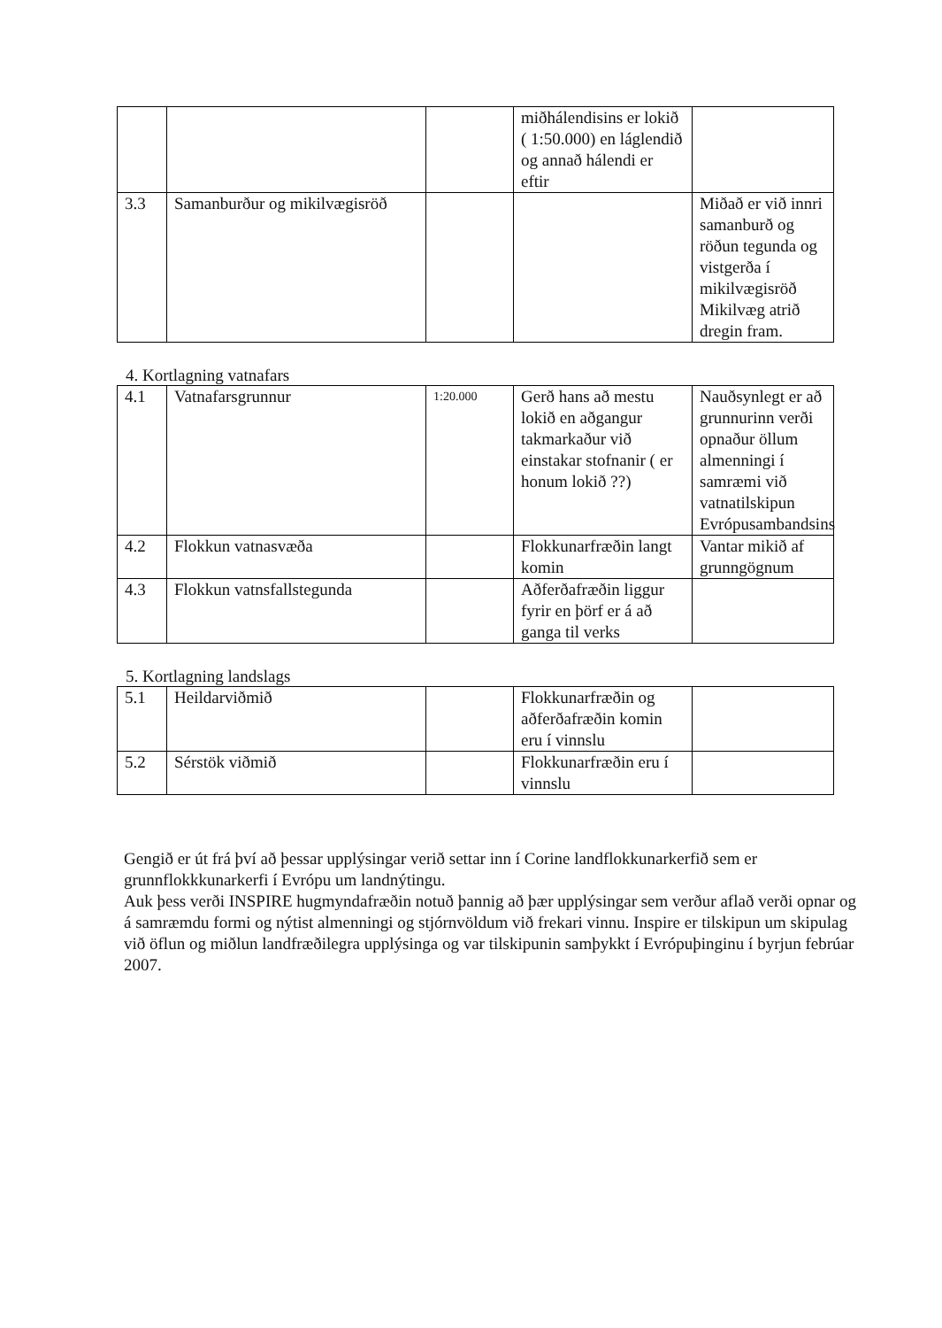| | | | miðhálendisins er lokið ( 1:50.000) en láglendið og annað hálendi er eftir | |
| 3.3 | Samanburður og mikilvægisröð | | | Miðað er við innri samanburð og röðun tegunda og vistgerða í mikilvægisröð Mikilvæg atrið dregin fram. |
4. Kortlagning vatnafars
| 4.1 | Vatnafarsgrunnur | 1:20.000 | Gerð hans að mestu lokið en aðgangur takmarkaður við einstakar stofnanir ( er honum lokið ??) | Nauðsynlegt er að grunnurinn verði opnaður öllum almenningi í samræmi við vatnatilskipun Evrópusambandsins |
| 4.2 | Flokkun vatnasvæða | | Flokkunarfræðin langt komin | Vantar mikið af grunngögnum |
| 4.3 | Flokkun vatnsfallstegunda | | Aðferðafræðin liggur fyrir en þörf er á að ganga til verks | |
5. Kortlagning landslags
| 5.1 | Heildarviðmið | | Flokkunarfræðin og aðferðafræðin komin eru í vinnslu | |
| 5.2 | Sérstök viðmið | | Flokkunarfræðin eru í vinnslu | |
Gengið er út frá því að þessar upplýsingar verið settar inn í Corine landflokkunarkerfið sem er grunnflokkkunarkerfi í Evrópu um landnýtingu.
Auk þess verði INSPIRE hugmyndafræðin notuð þannig að þær upplýsingar sem verður aflað verði opnar og á samræmdu formi og nýtist almenningi og stjórnvöldum við frekari vinnu. Inspire er tilskipun um skipulag við öflun og miðlun landfræðilegra upplýsinga og var tilskipunin samþykkt í Evrópuþinginu í byrjun febrúar 2007.